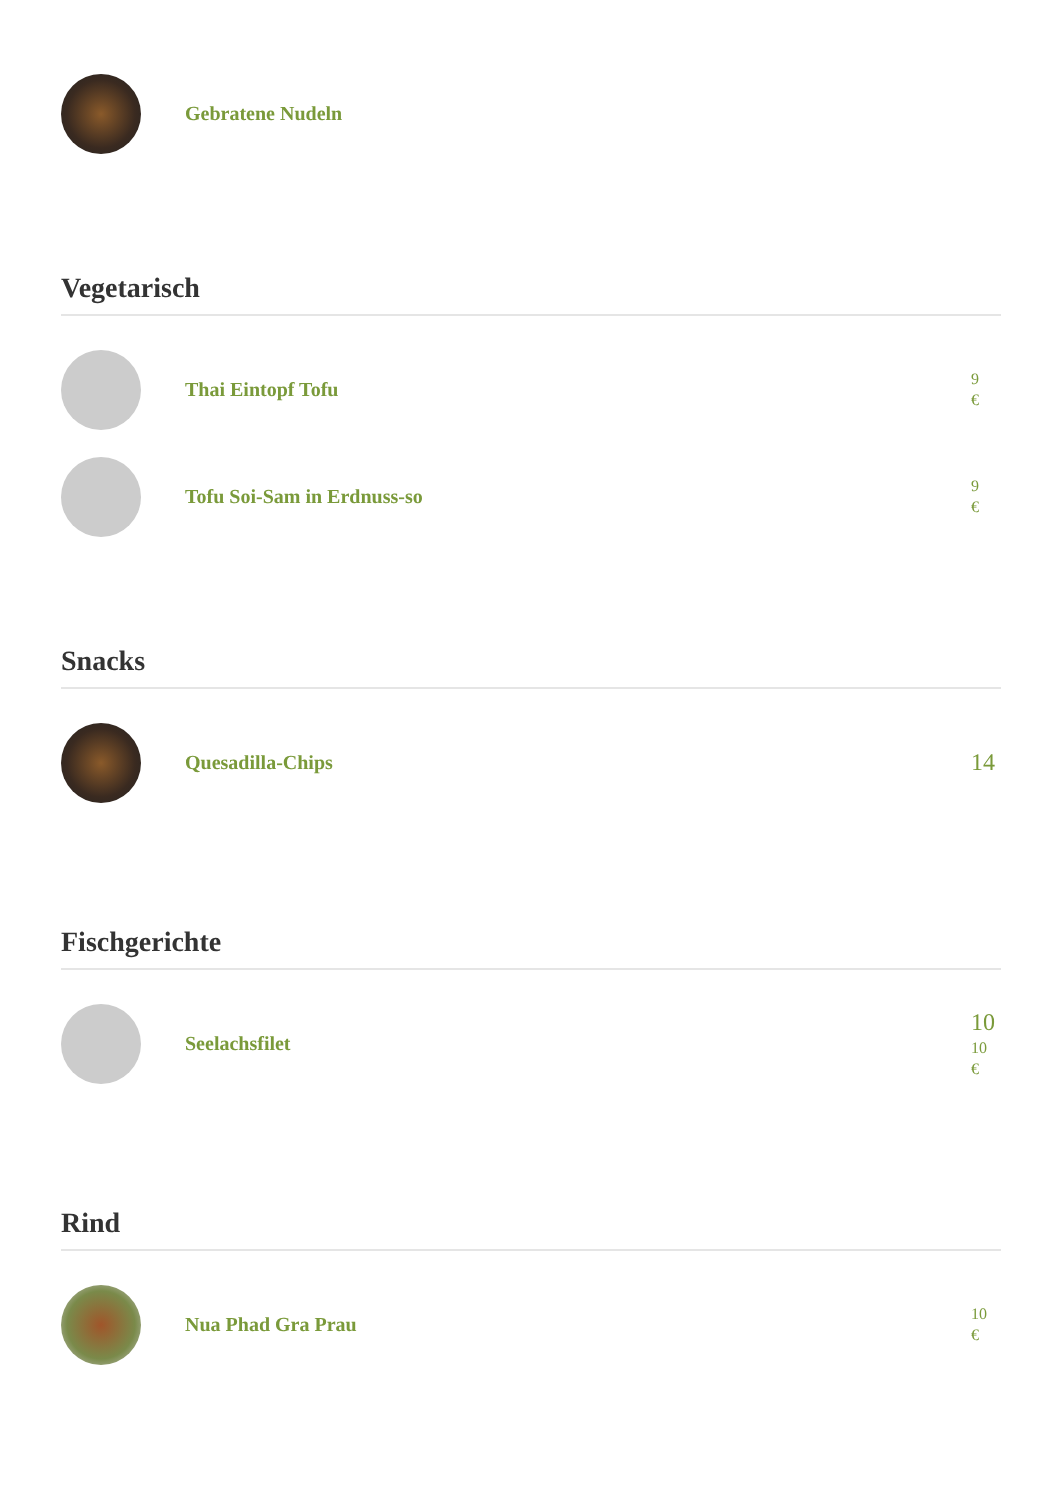Gebratene Nudeln
Vegetarisch
Thai Eintopf Tofu
9
€
Tofu Soi-Sam in Erdnuss-so
9
€
Snacks
Quesadilla-Chips
14
Fischgerichte
Seelachsfilet
10
10
€
Rind
Nua Phad Gra Prau
10
€